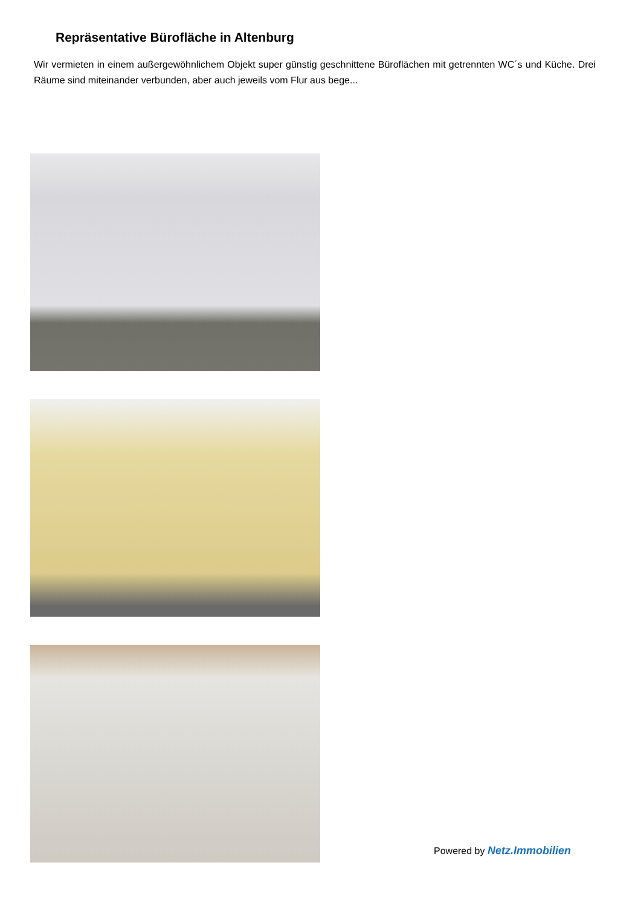Repräsentative Bürofläche in Altenburg
Wir vermieten in einem außergewöhnlichem Objekt super günstig geschnittene Büroflächen mit getrennten WC´s und Küche. Drei Räume sind miteinander verbunden, aber auch jeweils vom Flur aus bege...
Powered by Netz.Immobilien